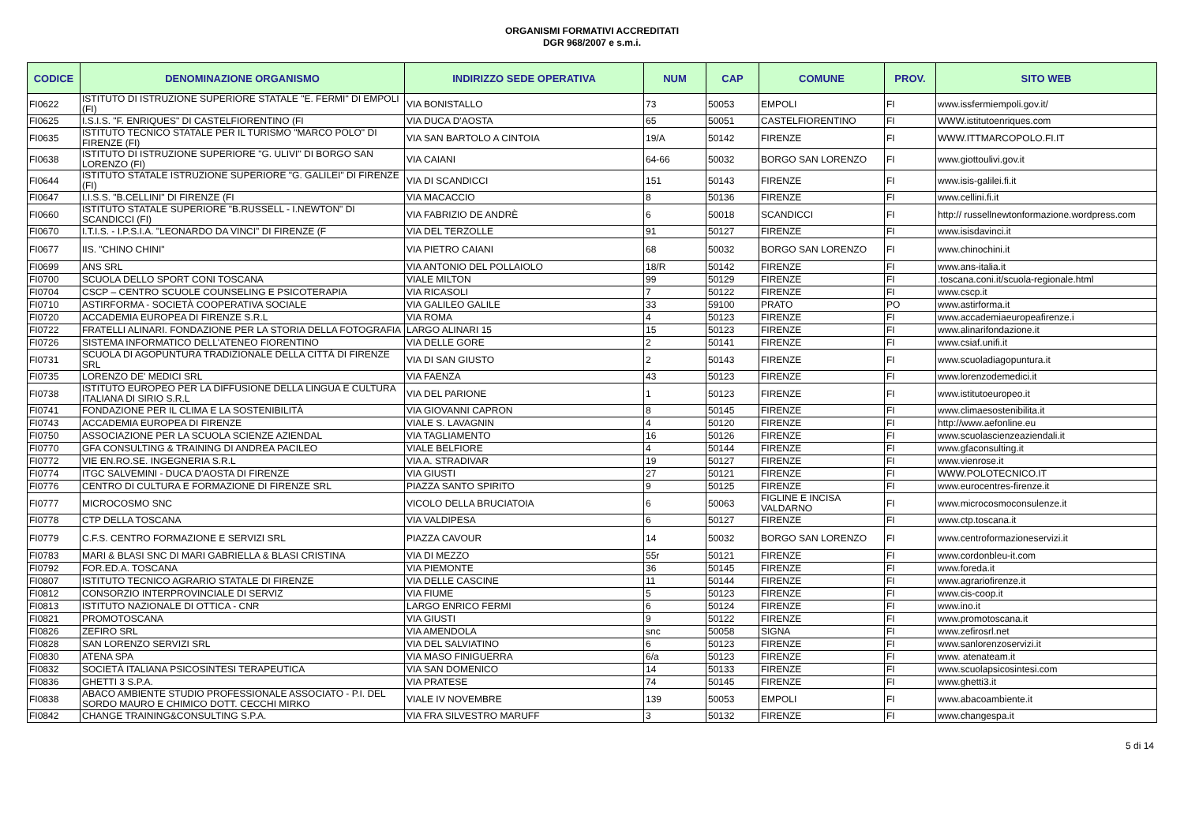ORGANISMI FORMATIVI ACCREDITATI
DGR 968/2007 e s.m.i.
| CODICE | DENOMINAZIONE ORGANISMO | INDIRIZZO SEDE OPERATIVA | NUM | CAP | COMUNE | PROV. | SITO WEB |
| --- | --- | --- | --- | --- | --- | --- | --- |
| FI0622 | ISTITUTO DI ISTRUZIONE SUPERIORE STATALE "E. FERMI" DI EMPOLI (FI) | VIA BONISTALLO | 73 | 50053 | EMPOLI | FI | www.issfermiempoli.gov.it/ |
| FI0625 | I.S.I.S. "F. ENRIQUES" DI CASTELFIORENTINO (FI | VIA DUCA D'AOSTA | 65 | 50051 | CASTELFIORENTINO | FI | WWW.istitutoenriques.com |
| FI0635 | ISTITUTO TECNICO STATALE PER IL TURISMO "MARCO POLO" DI FIRENZE (FI) | VIA SAN BARTOLO A CINTOIA | 19/A | 50142 | FIRENZE | FI | WWW.ITTMARCOPOLO.FI.IT |
| FI0638 | ISTITUTO DI ISTRUZIONE SUPERIORE "G. ULIVI" DI BORGO SAN LORENZO (FI) | VIA CAIANI | 64-66 | 50032 | BORGO SAN LORENZO | FI | www.giottoulivi.gov.it |
| FI0644 | ISTITUTO STATALE ISTRUZIONE SUPERIORE "G. GALILEI" DI FIRENZE (FI) | VIA DI SCANDICCI | 151 | 50143 | FIRENZE | FI | www.isis-galilei.fi.it |
| FI0647 | I.I.S.S. "B.CELLINI" DI FIRENZE (FI | VIA MACACCIO | 8 | 50136 | FIRENZE | FI | www.cellini.fi.it |
| FI0660 | ISTITUTO STATALE SUPERIORE "B.RUSSELL - I.NEWTON" DI SCANDICCI (FI) | VIA FABRIZIO DE ANDRÈ | 6 | 50018 | SCANDICCI | FI | http:// russellnewtonformazione.wordpress.com |
| FI0670 | I.T.I.S. - I.P.S.I.A. "LEONARDO DA VINCI" DI FIRENZE (F | VIA DEL TERZOLLE | 91 | 50127 | FIRENZE | FI | www.isisdavinci.it |
| FI0677 | IIS. "CHINO CHINI" | VIA PIETRO CAIANI | 68 | 50032 | BORGO SAN LORENZO | FI | www.chinochini.it |
| FI0699 | ANS SRL | VIA ANTONIO DEL POLLAIOLO | 18/R | 50142 | FIRENZE | FI | www.ans-italia.it |
| FI0700 | SCUOLA DELLO SPORT CONI TOSCANA | VIALE MILTON | 99 | 50129 | FIRENZE | FI | .toscana.coni.it/scuola-regionale.html |
| FI0704 | CSCP – CENTRO SCUOLE COUNSELING E PSICOTERAPIA | VIA RICASOLI | 7 | 50122 | FIRENZE | FI | www.cscp.it |
| FI0710 | ASTIRFORMA - SOCIETÀ COOPERATIVA SOCIALE | VIA GALILEO GALILE | 33 | 59100 | PRATO | PO | www.astirforma.it |
| FI0720 | ACCADEMIA EUROPEA DI FIRENZE S.R.L | VIA ROMA | 4 | 50123 | FIRENZE | FI | www.accademiaeuropeafirenze.i |
| FI0722 | FRATELLI ALINARI. FONDAZIONE PER LA STORIA DELLA FOTOGRAFIA | LARGO ALINARI 15 | 15 | 50123 | FIRENZE | FI | www.alinarifondazione.it |
| FI0726 | SISTEMA INFORMATICO DELL'ATENEO FIORENTINO | VIA DELLE GORE | 2 | 50141 | FIRENZE | FI | www.csiaf.unifi.it |
| FI0731 | SCUOLA DI AGOPUNTURA TRADIZIONALE DELLA CITTÀ DI FIRENZE SRL | VIA DI SAN GIUSTO | 2 | 50143 | FIRENZE | FI | www.scuoladiagopuntura.it |
| FI0735 | LORENZO DE' MEDICI SRL | VIA FAENZA | 43 | 50123 | FIRENZE | FI | www.lorenzodemedici.it |
| FI0738 | ISTITUTO EUROPEO PER LA DIFFUSIONE DELLA LINGUA E CULTURA ITALIANA DI SIRIO S.R.L | VIA DEL PARIONE | 1 | 50123 | FIRENZE | FI | www.istitutoeuropeo.it |
| FI0741 | FONDAZIONE PER IL CLIMA E LA SOSTENIBILITÀ | VIA GIOVANNI CAPRON | 8 | 50145 | FIRENZE | FI | www.climaesostenibilita.it |
| FI0743 | ACCADEMIA EUROPEA DI FIRENZE | VIALE S. LAVAGNIN | 4 | 50120 | FIRENZE | FI | http://www.aefonline.eu |
| FI0750 | ASSOCIAZIONE PER LA SCUOLA SCIENZE AZIENDAL | VIA TAGLIAMENTO | 16 | 50126 | FIRENZE | FI | www.scuolascienzeaziendali.it |
| FI0770 | GFA CONSULTING & TRAINING DI ANDREA PACILEO | VIALE BELFIORE | 4 | 50144 | FIRENZE | FI | www.gfaconsulting.it |
| FI0772 | VIE EN.RO.SE. INGEGNERIA S.R.L | VIA A. STRADIVAR | 19 | 50127 | FIRENZE | FI | www.vienrose.it |
| FI0774 | ITGC SALVEMINI - DUCA D'AOSTA DI FIRENZE | VIA GIUSTI | 27 | 50121 | FIRENZE | FI | WWW.POLOTECNICO.IT |
| FI0776 | CENTRO DI CULTURA E FORMAZIONE DI FIRENZE SRL | PIAZZA SANTO SPIRITO | 9 | 50125 | FIRENZE | FI | www.eurocentres-firenze.it |
| FI0777 | MICROCOSMO SNC | VICOLO DELLA BRUCIATOIA | 6 | 50063 | FIGLINE E INCISA VALDARNO | FI | www.microcosmoconsulenze.it |
| FI0778 | CTP DELLA TOSCANA | VIA VALDIPESA | 6 | 50127 | FIRENZE | FI | www.ctp.toscana.it |
| FI0779 | C.F.S. CENTRO FORMAZIONE E SERVIZI SRL | PIAZZA CAVOUR | 14 | 50032 | BORGO SAN LORENZO | FI | www.centroformazioneservizi.it |
| FI0783 | MARI & BLASI SNC DI MARI GABRIELLA & BLASI CRISTINA | VIA DI MEZZO | 55r | 50121 | FIRENZE | FI | www.cordonbleu-it.com |
| FI0792 | FOR.ED.A. TOSCANA | VIA PIEMONTE | 36 | 50145 | FIRENZE | FI | www.foreda.it |
| FI0807 | ISTITUTO TECNICO AGRARIO STATALE DI FIRENZE | VIA DELLE CASCINE | 11 | 50144 | FIRENZE | FI | www.agrariofirenze.it |
| FI0812 | CONSORZIO INTERPROVINCIALE DI SERVIZ | VIA FIUME | 5 | 50123 | FIRENZE | FI | www.cis-coop.it |
| FI0813 | ISTITUTO NAZIONALE DI OTTICA - CNR | LARGO ENRICO FERMI | 6 | 50124 | FIRENZE | FI | www.ino.it |
| FI0821 | PROMOTOSCANA | VIA GIUSTI | 9 | 50122 | FIRENZE | FI | www.promotoscana.it |
| FI0826 | ZEFIRO SRL | VIA AMENDOLA | snc | 50058 | SIGNA | FI | www.zefirosrl.net |
| FI0828 | SAN LORENZO SERVIZI SRL | VIA DEL SALVIATINO | 6 | 50123 | FIRENZE | FI | www.sanlorenzoservizi.it |
| FI0830 | ATENA SPA | VIA MASO FINIGUERRA | 6/a | 50123 | FIRENZE | FI | www. atenateam.it |
| FI0832 | SOCIETÀ ITALIANA PSICOSINTESI TERAPEUTICA | VIA SAN DOMENICO | 14 | 50133 | FIRENZE | FI | www.scuolapsicosintesi.com |
| FI0836 | GHETTI 3 S.P.A. | VIA PRATESE | 74 | 50145 | FIRENZE | FI | www.ghetti3.it |
| FI0838 | ABACO AMBIENTE STUDIO PROFESSIONALE ASSOCIATO - P.I. DEL SORDO MAURO E CHIMICO DOTT. CECCHI MIRKO | VIALE IV NOVEMBRE | 139 | 50053 | EMPOLI | FI | www.abacoambiente.it |
| FI0842 | CHANGE TRAINING&CONSULTING S.P.A. | VIA FRA SILVESTRO MARUFF | 3 | 50132 | FIRENZE | FI | www.changespa.it |
5 di 14